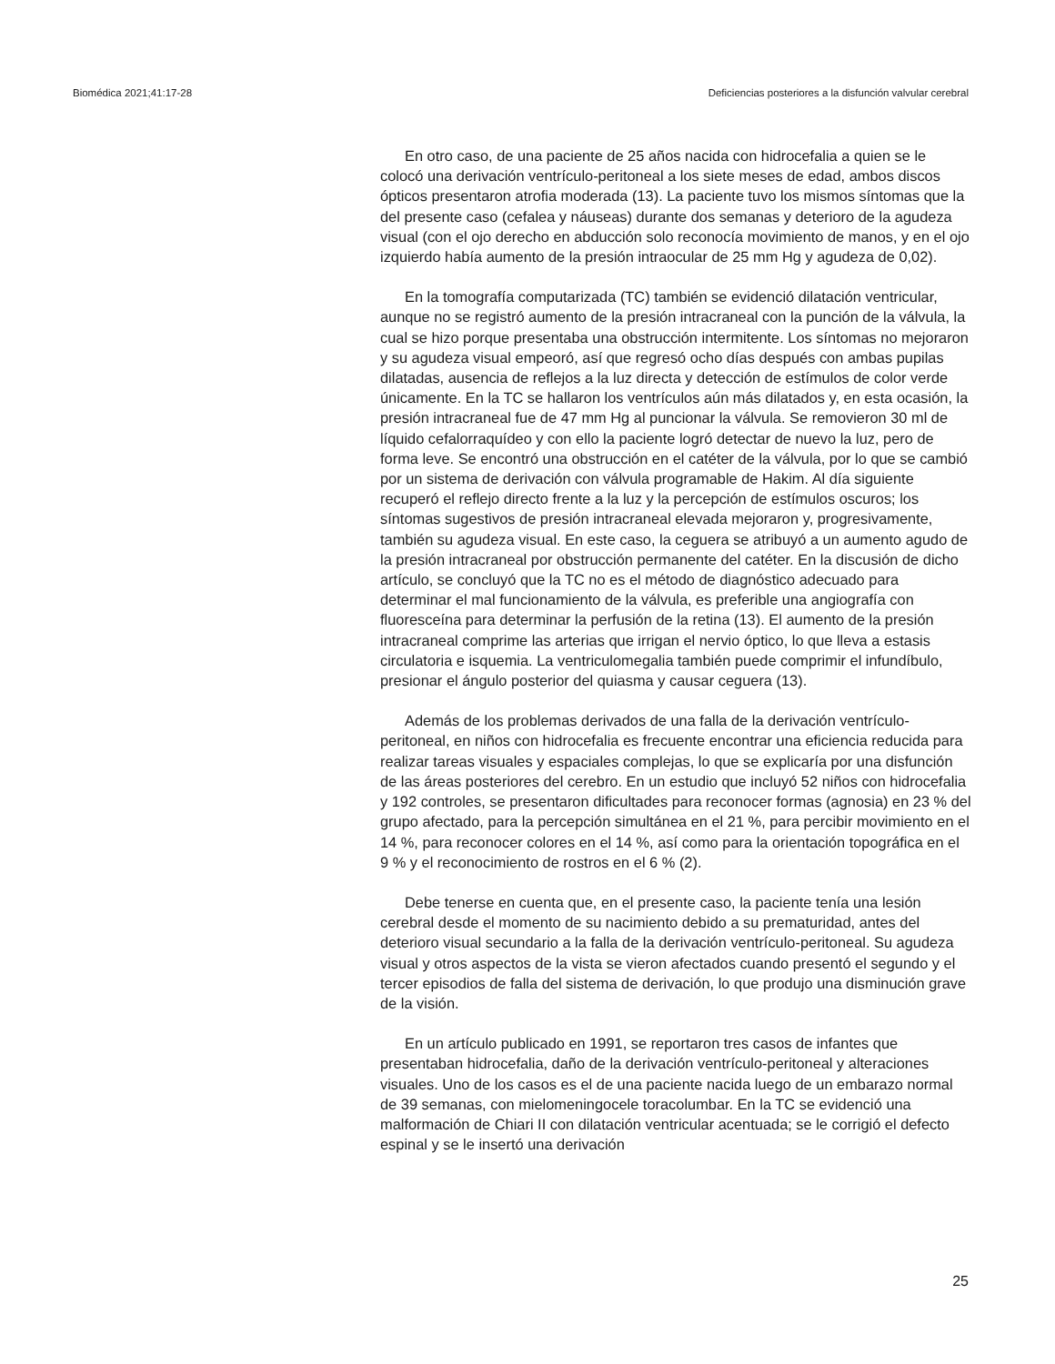Biomédica 2021;41:17-28 Deficiencias posteriores a la disfunción valvular cerebral
En otro caso, de una paciente de 25 años nacida con hidrocefalia a quien se le colocó una derivación ventrículo-peritoneal a los siete meses de edad, ambos discos ópticos presentaron atrofia moderada (13). La paciente tuvo los mismos síntomas que la del presente caso (cefalea y náuseas) durante dos semanas y deterioro de la agudeza visual (con el ojo derecho en abducción solo reconocía movimiento de manos, y en el ojo izquierdo había aumento de la presión intraocular de 25 mm Hg y agudeza de 0,02).
En la tomografía computarizada (TC) también se evidenció dilatación ventricular, aunque no se registró aumento de la presión intracraneal con la punción de la válvula, la cual se hizo porque presentaba una obstrucción intermitente. Los síntomas no mejoraron y su agudeza visual empeoró, así que regresó ocho días después con ambas pupilas dilatadas, ausencia de reflejos a la luz directa y detección de estímulos de color verde únicamente. En la TC se hallaron los ventrículos aún más dilatados y, en esta ocasión, la presión intracraneal fue de 47 mm Hg al puncionar la válvula. Se removieron 30 ml de líquido cefalorraquídeo y con ello la paciente logró detectar de nuevo la luz, pero de forma leve. Se encontró una obstrucción en el catéter de la válvula, por lo que se cambió por un sistema de derivación con válvula programable de Hakim. Al día siguiente recuperó el reflejo directo frente a la luz y la percepción de estímulos oscuros; los síntomas sugestivos de presión intracraneal elevada mejoraron y, progresivamente, también su agudeza visual. En este caso, la ceguera se atribuyó a un aumento agudo de la presión intracraneal por obstrucción permanente del catéter. En la discusión de dicho artículo, se concluyó que la TC no es el método de diagnóstico adecuado para determinar el mal funcionamiento de la válvula, es preferible una angiografía con fluoresceína para determinar la perfusión de la retina (13). El aumento de la presión intracraneal comprime las arterias que irrigan el nervio óptico, lo que lleva a estasis circulatoria e isquemia. La ventriculomegalia también puede comprimir el infundíbulo, presionar el ángulo posterior del quiasma y causar ceguera (13).
Además de los problemas derivados de una falla de la derivación ventrículo-peritoneal, en niños con hidrocefalia es frecuente encontrar una eficiencia reducida para realizar tareas visuales y espaciales complejas, lo que se explicaría por una disfunción de las áreas posteriores del cerebro. En un estudio que incluyó 52 niños con hidrocefalia y 192 controles, se presentaron dificultades para reconocer formas (agnosia) en 23 % del grupo afectado, para la percepción simultánea en el 21 %, para percibir movimiento en el 14 %, para reconocer colores en el 14 %, así como para la orientación topográfica en el 9 % y el reconocimiento de rostros en el 6 % (2).
Debe tenerse en cuenta que, en el presente caso, la paciente tenía una lesión cerebral desde el momento de su nacimiento debido a su prematuridad, antes del deterioro visual secundario a la falla de la derivación ventrículo-peritoneal. Su agudeza visual y otros aspectos de la vista se vieron afectados cuando presentó el segundo y el tercer episodios de falla del sistema de derivación, lo que produjo una disminución grave de la visión.
En un artículo publicado en 1991, se reportaron tres casos de infantes que presentaban hidrocefalia, daño de la derivación ventrículo-peritoneal y alteraciones visuales. Uno de los casos es el de una paciente nacida luego de un embarazo normal de 39 semanas, con mielomeningocele toracolumbar. En la TC se evidenció una malformación de Chiari II con dilatación ventricular acentuada; se le corrigió el defecto espinal y se le insertó una derivación
25